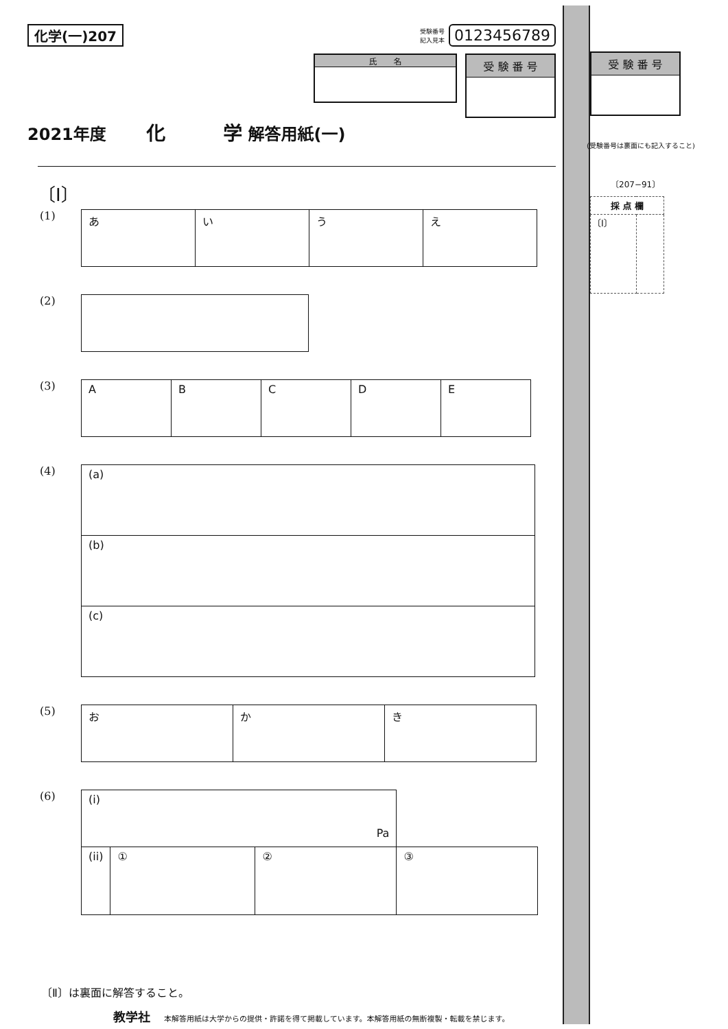化学(一)207 受験番号
記入見本 0123456789
氏　　名
受 験 番 号
2021年度 化　　　学 解答用紙(一)
〔Ⅰ〕
(1)
| あ | い | う | え |
(2)
(3)
| A | B | C | D | E |
(4)
| (a) |
| (b) |
| (c) |
(5)
| お | か | き |
(6)
| (i) Pa | | | |
| (ii) | ① | ② | ③ |
〔Ⅱ〕は裏面に解答すること。
教学社 本解答用紙は大学からの提供・許諾を得て掲載しています。本解答用紙の無断複製・転載を禁じます。
受 験 番 号
(受験番号は裏面にも記入すること)
〔207−91〕
| 採 点 欄 | |
| --- | --- |
| 〔Ⅰ〕 | |